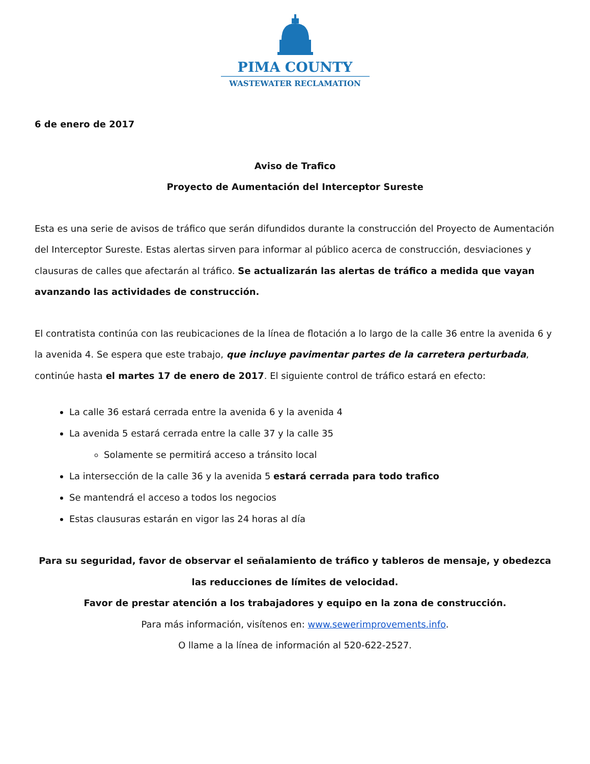PIMA COUNTY
WASTEWATER RECLAMATION
6 de enero de 2017
Aviso de Trafico
Proyecto de Aumentación del Interceptor Sureste
Esta es una serie de avisos de tráfico que serán difundidos durante la construcción del Proyecto de Aumentación del Interceptor Sureste. Estas alertas sirven para informar al público acerca de construcción, desviaciones y clausuras de calles que afectarán al tráfico. Se actualizarán las alertas de tráfico a medida que vayan avanzando las actividades de construcción.
El contratista continúa con las reubicaciones de la línea de flotación a lo largo de la calle 36 entre la avenida 6 y la avenida 4. Se espera que este trabajo, que incluye pavimentar partes de la carretera perturbada, continúe hasta el martes 17 de enero de 2017. El siguiente control de tráfico estará en efecto:
La calle 36 estará cerrada entre la avenida 6 y la avenida 4
La avenida 5 estará cerrada entre la calle 37 y la calle 35
Solamente se permitirá acceso a tránsito local
La intersección de la calle 36 y la avenida 5 estará cerrada para todo trafico
Se mantendrá el acceso a todos los negocios
Estas clausuras estarán en vigor las 24 horas al día
Para su seguridad, favor de observar el señalamiento de tráfico y tableros de mensaje, y obedezca las reducciones de límites de velocidad.
Favor de prestar atención a los trabajadores y equipo en la zona de construcción.
Para más información, visítenos en: www.sewerimprovements.info.
O llame a la línea de información al 520-622-2527.